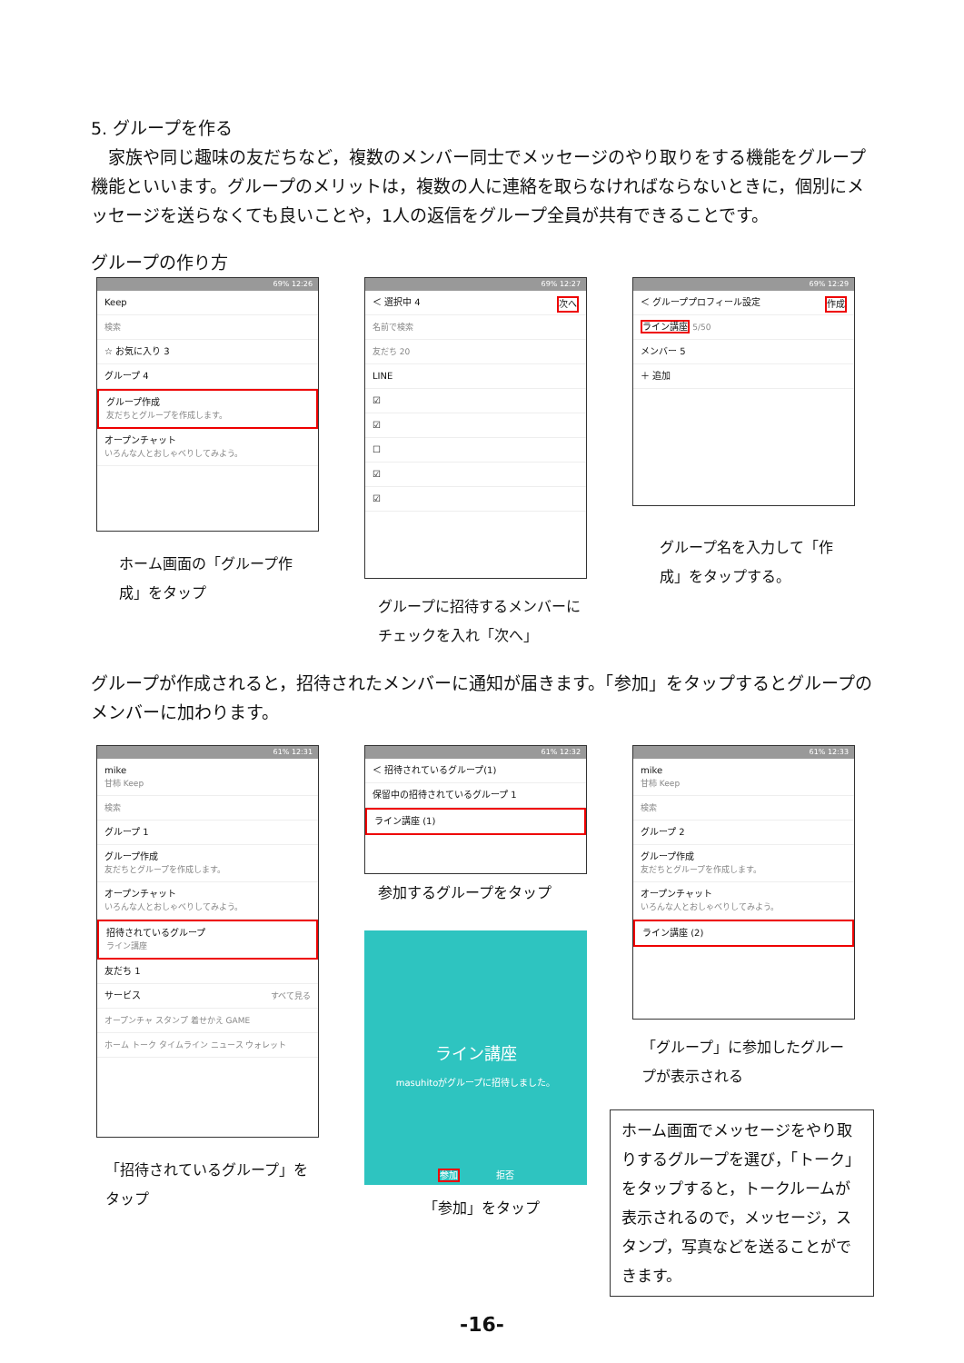5. グループを作る
　家族や同じ趣味の友だちなど，複数のメンバー同士でメッセージのやり取りをする機能をグループ機能といいます。グループのメリットは，複数の人に連絡を取らなければならないときに，個別にメッセージを送らなくても良いことや，1人の返信をグループ全員が共有できることです。
グループの作り方
69% 12:26
Keep
検索
☆ お気に入り 3
グループ 4
グループ作成
友だちとグループを作成します。
オープンチャット
いろんな人とおしゃべりしてみよう。
ホーム画面の「グループ作成」をタップ
69% 12:27
＜ 選択中 4 次へ
名前で検索
友だち 20
LINE
☑
☑
☐
☑
☑
グループに招待するメンバーにチェックを入れ「次へ」
69% 12:29
＜ グループプロフィール設定 作成
ライン講座 5/50
メンバー 5
＋ 追加
グループ名を入力して「作成」をタップする。
グループが作成されると，招待されたメンバーに通知が届きます。「参加」をタップするとグループのメンバーに加わります。
61% 12:31
mike
甘柿 Keep
検索
グループ 1
グループ作成
友だちとグループを作成します。
オープンチャット
いろんな人とおしゃべりしてみよう。
招待されているグループ
ライン講座
友だち 1
サービス すべて見る
オープンチャ スタンプ 着せかえ GAME
ホーム トーク タイムライン ニュース ウォレット
「招待されているグループ」をタップ
61% 12:32
＜ 招待されているグループ(1)
保留中の招待されているグループ 1
ライン講座 (1)
参加するグループをタップ
ライン講座
masuhitoがグループに招待しました。
参加　　　　拒否
「参加」をタップ
61% 12:33
mike
甘柿 Keep
検索
グループ 2
グループ作成
友だちとグループを作成します。
オープンチャット
いろんな人とおしゃべりしてみよう。
ライン講座 (2)
「グループ」に参加したグループが表示される
ホーム画面でメッセージをやり取りするグループを選び，「トーク」をタップすると，トークルームが表示されるので，メッセージ，スタンプ，写真などを送ることができます。
-16-